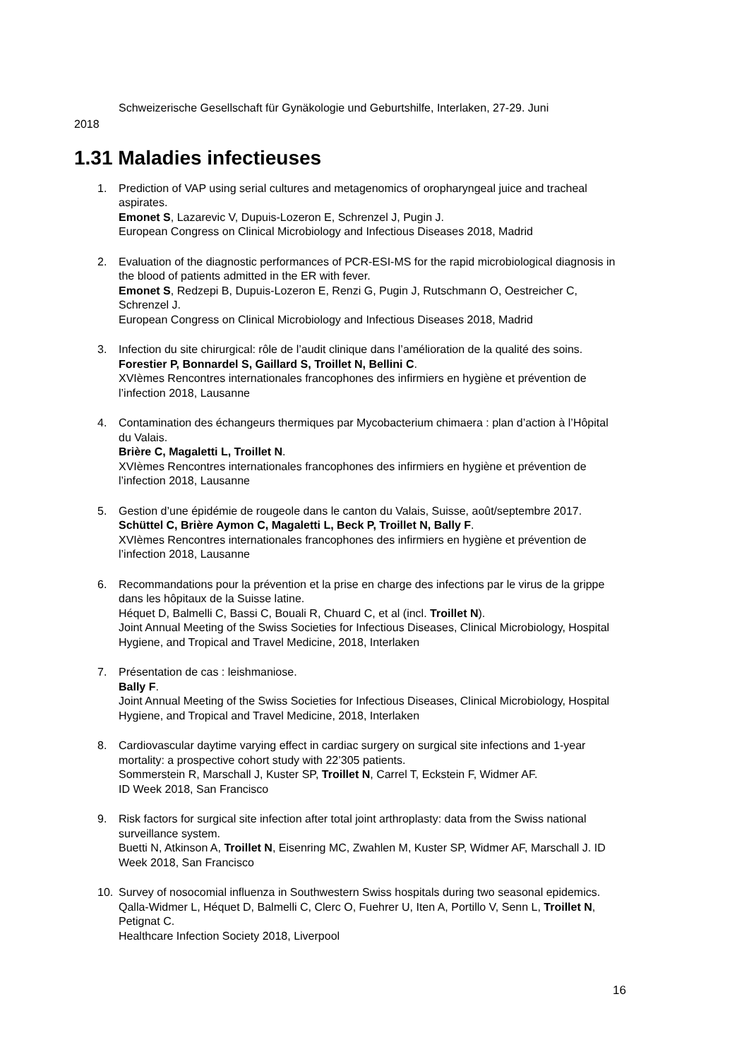Schweizerische Gesellschaft für Gynäkologie und Geburtshilfe, Interlaken, 27-29. Juni
2018
1.31 Maladies infectieuses
1. Prediction of VAP using serial cultures and metagenomics of oropharyngeal juice and tracheal aspirates.
Emonet S, Lazarevic V, Dupuis-Lozeron E, Schrenzel J, Pugin J.
European Congress on Clinical Microbiology and Infectious Diseases 2018, Madrid
2. Evaluation of the diagnostic performances of PCR-ESI-MS for the rapid microbiological diagnosis in the blood of patients admitted in the ER with fever.
Emonet S, Redzepi B, Dupuis-Lozeron E, Renzi G, Pugin J, Rutschmann O, Oestreicher C, Schrenzel J.
European Congress on Clinical Microbiology and Infectious Diseases 2018, Madrid
3. Infection du site chirurgical: rôle de l’audit clinique dans l’amélioration de la qualité des soins. Forestier P, Bonnardel S, Gaillard S, Troillet N, Bellini C.
XVIèmes Rencontres internationales francophones des infirmiers en hygiène et prévention de l’infection 2018, Lausanne
4. Contamination des échangeurs thermiques par Mycobacterium chimaera : plan d’action à l’Hôpital du Valais.
Brière C, Magaletti L, Troillet N.
XVIèmes Rencontres internationales francophones des infirmiers en hygiène et prévention de l’infection 2018, Lausanne
5. Gestion d’une épidémie de rougeole dans le canton du Valais, Suisse, août/septembre 2017. Schüttel C, Brière Aymon C, Magaletti L, Beck P, Troillet N, Bally F.
XVIèmes Rencontres internationales francophones des infirmiers en hygiène et prévention de l’infection 2018, Lausanne
6. Recommandations pour la prévention et la prise en charge des infections par le virus de la grippe dans les hôpitaux de la Suisse latine.
Héquet D, Balmelli C, Bassi C, Bouali R, Chuard C, et al (incl. Troillet N).
Joint Annual Meeting of the Swiss Societies for Infectious Diseases, Clinical Microbiology, Hospital Hygiene, and Tropical and Travel Medicine, 2018, Interlaken
7. Présentation de cas : leishmaniose.
Bally F.
Joint Annual Meeting of the Swiss Societies for Infectious Diseases, Clinical Microbiology, Hospital Hygiene, and Tropical and Travel Medicine, 2018, Interlaken
8. Cardiovascular daytime varying effect in cardiac surgery on surgical site infections and 1-year mortality: a prospective cohort study with 22’305 patients.
Sommerstein R, Marschall J, Kuster SP, Troillet N, Carrel T, Eckstein F, Widmer AF.
ID Week 2018, San Francisco
9. Risk factors for surgical site infection after total joint arthroplasty: data from the Swiss national surveillance system.
Buetti N, Atkinson A, Troillet N, Eisenring MC, Zwahlen M, Kuster SP, Widmer AF, Marschall J. ID Week 2018, San Francisco
10. Survey of nosocomial influenza in Southwestern Swiss hospitals during two seasonal epidemics. Qalla-Widmer L, Héquet D, Balmelli C, Clerc O, Fuehrer U, Iten A, Portillo V, Senn L, Troillet N, Petignat C.
Healthcare Infection Society 2018, Liverpool
16